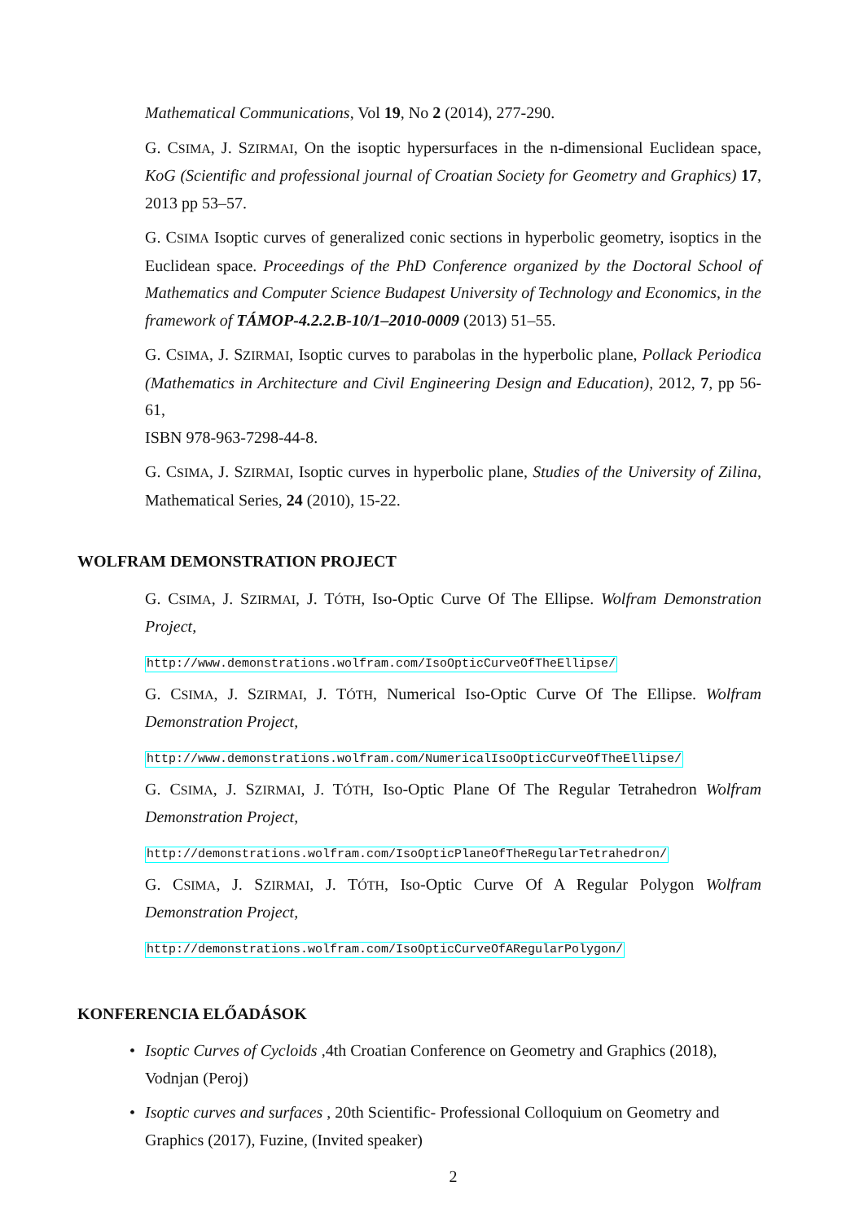Mathematical Communications, Vol 19, No 2 (2014), 277-290.
G. CSIMA, J. SZIRMAI, On the isoptic hypersurfaces in the n-dimensional Euclidean space, KoG (Scientific and professional journal of Croatian Society for Geometry and Graphics) 17, 2013 pp 53–57.
G. CSIMA Isoptic curves of generalized conic sections in hyperbolic geometry, isoptics in the Euclidean space. Proceedings of the PhD Conference organized by the Doctoral School of Mathematics and Computer Science Budapest University of Technology and Economics, in the framework of TÁMOP-4.2.2.B-10/1–2010-0009 (2013) 51–55.
G. CSIMA, J. SZIRMAI, Isoptic curves to parabolas in the hyperbolic plane, Pollack Periodica (Mathematics in Architecture and Civil Engineering Design and Education), 2012, 7, pp 56-61,
ISBN 978-963-7298-44-8.
G. CSIMA, J. SZIRMAI, Isoptic curves in hyperbolic plane, Studies of the University of Zilina, Mathematical Series, 24 (2010), 15-22.
WOLFRAM DEMONSTRATION PROJECT
G. CSIMA, J. SZIRMAI, J. TÓTH, Iso-Optic Curve Of The Ellipse. Wolfram Demonstration Project,
http://www.demonstrations.wolfram.com/IsoOpticCurveOfTheEllipse/
G. CSIMA, J. SZIRMAI, J. TÓTH, Numerical Iso-Optic Curve Of The Ellipse. Wolfram Demonstration Project,
http://www.demonstrations.wolfram.com/NumericalIsoOpticCurveOfTheEllipse/
G. CSIMA, J. SZIRMAI, J. TÓTH, Iso-Optic Plane Of The Regular Tetrahedron Wolfram Demonstration Project,
http://demonstrations.wolfram.com/IsoOpticPlaneOfTheRegularTetrahedron/
G. CSIMA, J. SZIRMAI, J. TÓTH, Iso-Optic Curve Of A Regular Polygon Wolfram Demonstration Project,
http://demonstrations.wolfram.com/IsoOpticCurveOfARegularPolygon/
KONFERENCIA ELŐADÁSOK
• Isoptic Curves of Cycloids ,4th Croatian Conference on Geometry and Graphics (2018), Vodnjan (Peroj)
• Isoptic curves and surfaces , 20th Scientific- Professional Colloquium on Geometry and Graphics (2017), Fuzine, (Invited speaker)
2